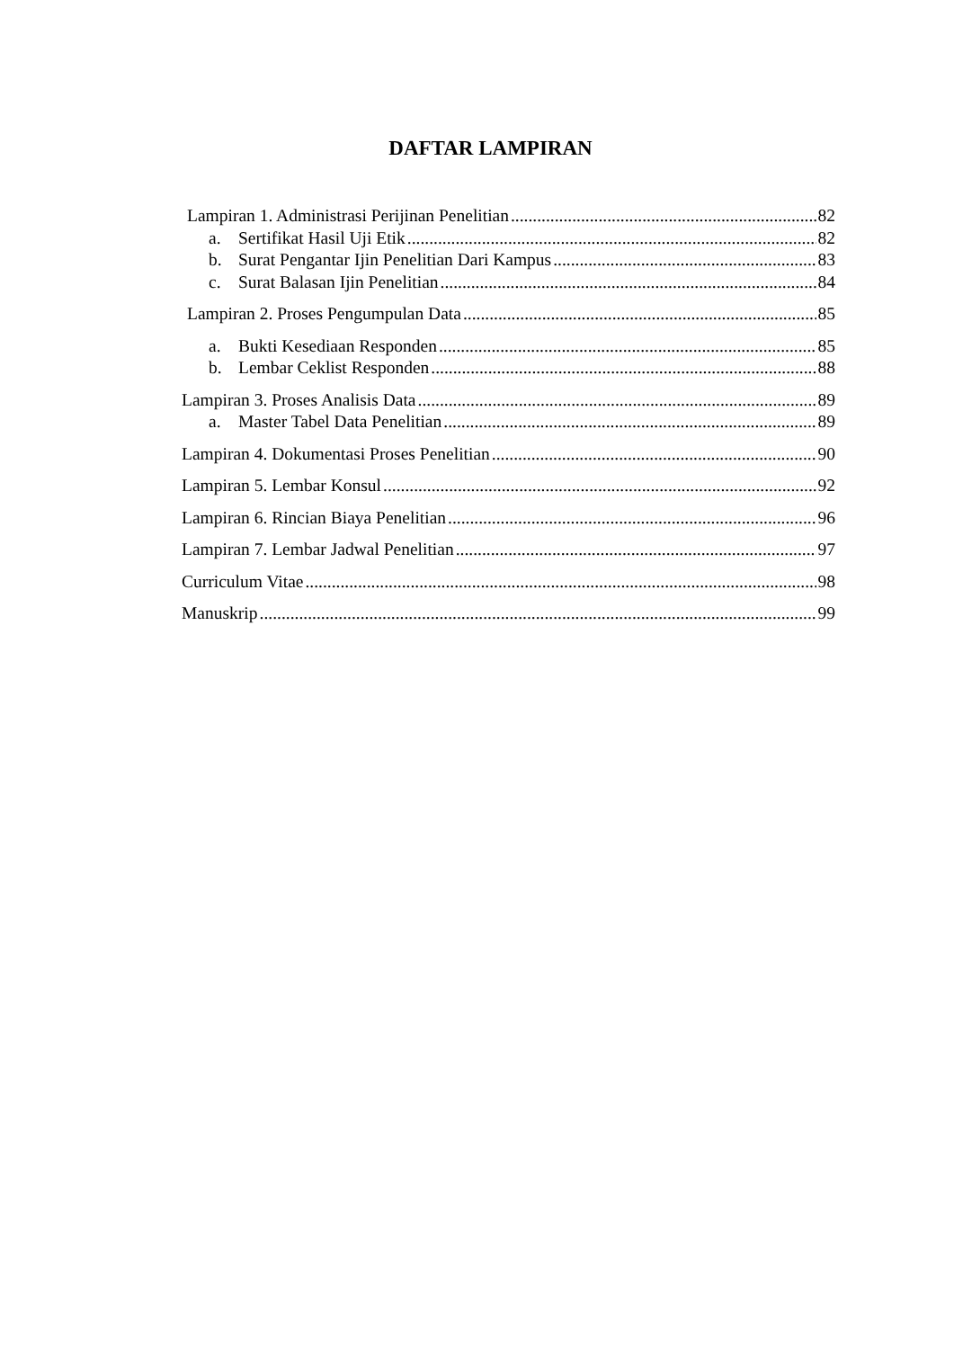DAFTAR LAMPIRAN
Lampiran 1. Administrasi Perijinan Penelitian 82
a. Sertifikat Hasil Uji Etik 82
b. Surat Pengantar Ijin Penelitian Dari Kampus 83
c. Surat Balasan Ijin Penelitian 84
Lampiran 2. Proses Pengumpulan Data 85
a. Bukti Kesediaan Responden 85
b. Lembar Ceklist Responden 88
Lampiran 3. Proses Analisis Data 89
a. Master Tabel Data Penelitian 89
Lampiran 4. Dokumentasi Proses Penelitian 90
Lampiran 5. Lembar Konsul 92
Lampiran 6. Rincian Biaya Penelitian 96
Lampiran 7. Lembar Jadwal Penelitian 97
Curriculum Vitae 98
Manuskrip 99